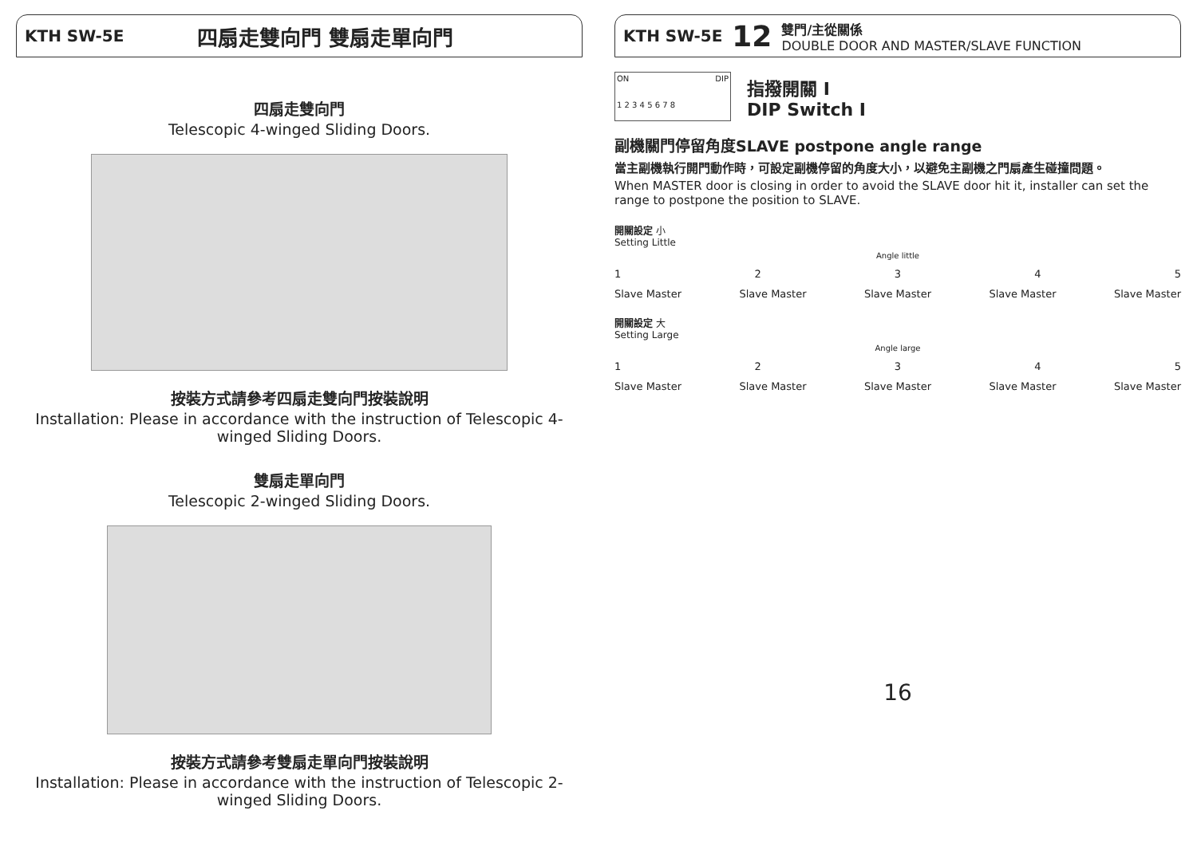KTH SW-5E 四扇走雙向門 雙扇走單向門
四扇走雙向門
Telescopic 4-winged Sliding Doors.
按裝方式請參考四扇走雙向門按裝說明
Installation: Please in accordance with the instruction of Telescopic 4-winged Sliding Doors.
雙扇走單向門
Telescopic 2-winged Sliding Doors.
按裝方式請參考雙扇走單向門按裝說明
Installation: Please in accordance with the instruction of Telescopic 2-winged Sliding Doors.
KTH SW-5E 12 雙門/主從關係
DOUBLE DOOR AND MASTER/SLAVE FUNCTION
ON DIP
1 2 3 4 5 6 7 8
指撥開關 I
DIP Switch I
副機關門停留角度SLAVE postpone angle range
當主副機執行開門動作時，可設定副機停留的角度大小，以避免主副機之門扇產生碰撞問題。
When MASTER door is closing in order to avoid the SLAVE door hit it, installer can set the range to postpone the position to SLAVE.
開關設定 小
Setting Little
Angle little
12345
Slave Master Slave Master Slave Master Slave Master Slave Master
開關設定 大
Setting Large
Angle large
12345
Slave Master Slave Master Slave Master Slave Master Slave Master
16